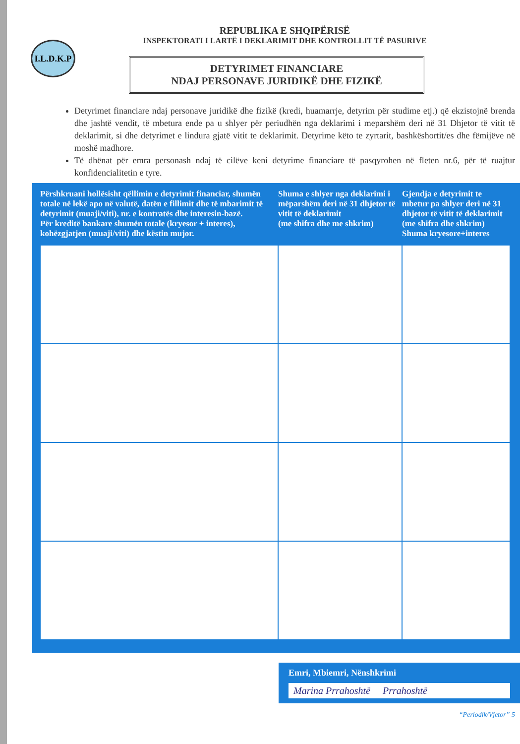I.L.D.K.P
REPUBLIKA E SHQIPËRISË
INSPEKTORATI I LARTË I DEKLARIMIT DHE KONTROLLIT TË PASURIVE
DETYRIMET FINANCIARE
NDAJ PERSONAVE JURIDIKË DHE FIZIKË
Detyrimet financiare ndaj personave juridikë dhe fizikë (kredi, huamarrje, detyrim për studime etj.) që ekzistojnë brenda dhe jashtë vendit, të mbetura ende pa u shlyer për periudhën nga deklarimi i meparshëm deri në 31 Dhjetor të vitit të deklarimit, si dhe detyrimet e lindura gjatë vitit te deklarimit. Detyrime këto te zyrtarit, bashkëshortit/es dhe fëmijëve në moshë madhore.
Të dhënat për emra personash ndaj të cilëve keni detyrime financiare të pasqyrohen në fleten nr.6, për të ruajtur konfidencialitetin e tyre.
| Përshkruani hollësisht qëllimin e detyrimit financiar, shumën totale në lekë apo në valutë, datën e fillimit dhe të mbarimit të detyrimit (muaji/viti), nr. e kontratës dhe interesin-bazë. Për kreditë bankare shumën totale (kryesor + interes), kohëzgjatjen (muaji/viti) dhe këstin mujor. | Shuma e shlyer nga deklarimi i mëparshëm deri në 31 dhjetor të vitit të deklarimit (me shifra dhe me shkrim) | Gjendja e detyrimit te mbetur pa shlyer deri në 31 dhjetor të vitit të deklarimit (me shifra dhe shkrim) Shuma kryesore+interes |
| --- | --- | --- |
Emri, Mbiemri, Nënshkrimi
Marina Prrahoshtë Prrahoshtë
“Periodik/Vjetor” 5